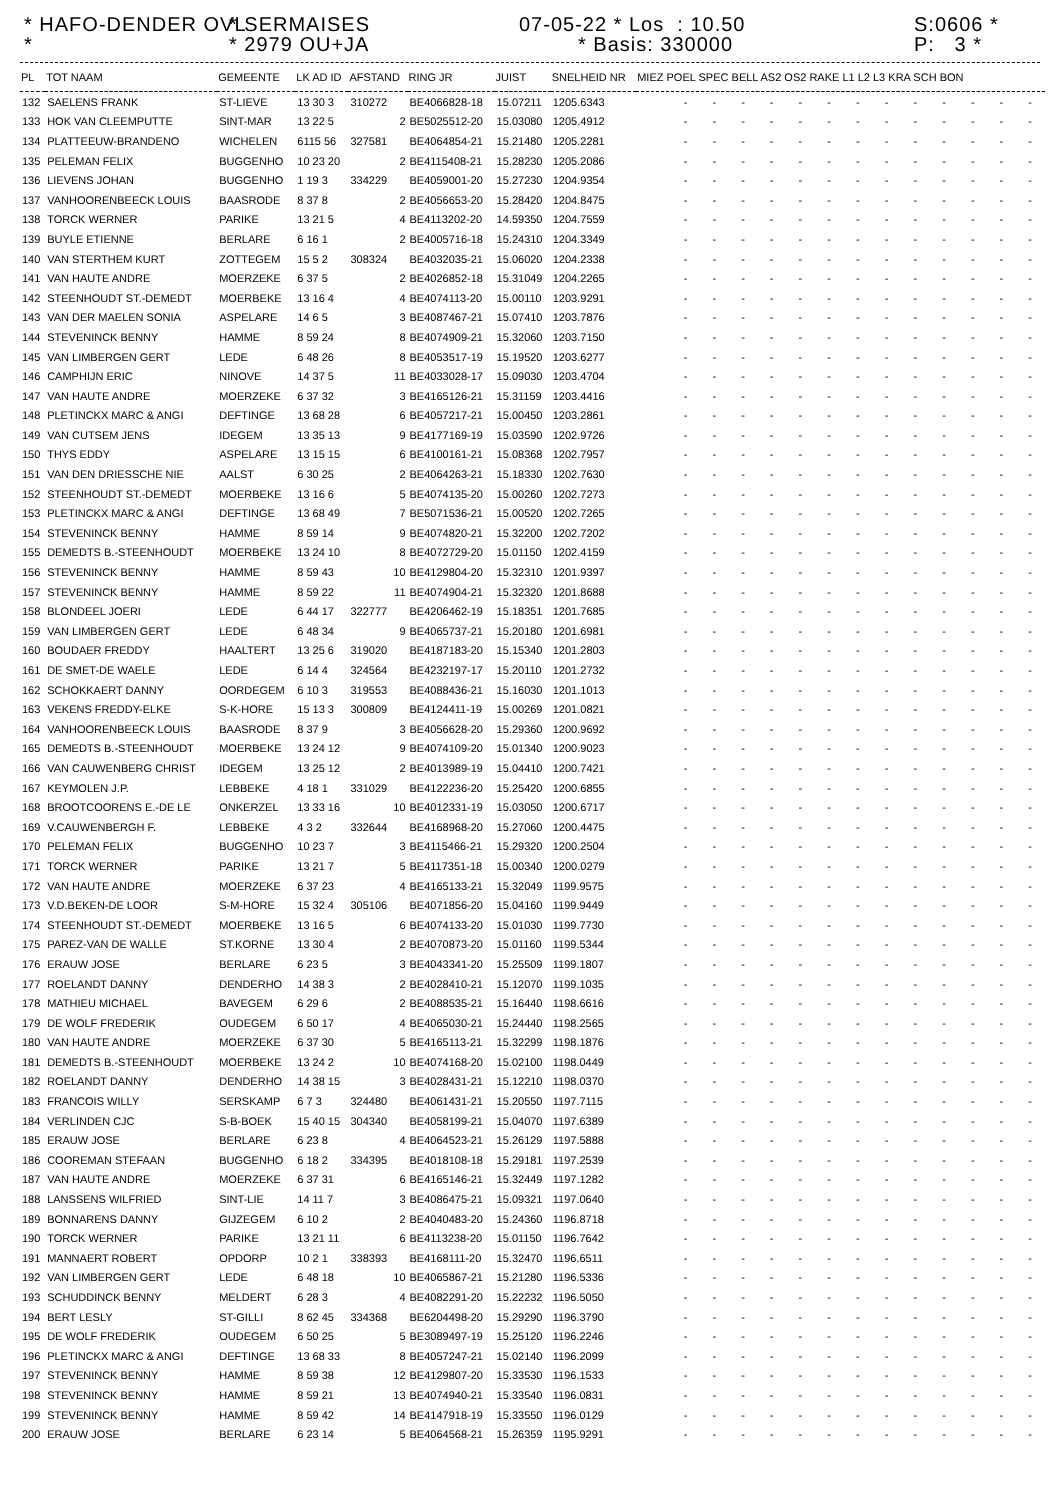* HAFO-DENDER OVL *
* SERMAISES * 2979 OU+JA
07-05-22 * Los : 10.50 * Basis: 330000
S:0606 * P: 3 *
| PL | TOT NAAM | GEMEENTE | LK AD ID | AFSTAND | RING JR | JUIST | SNELHEID NR | MIEZ POEL SPEC BELL AS2 OS2 RAKE L1 L2 L3 KRA SCH BON |
| --- | --- | --- | --- | --- | --- | --- | --- | --- |
| 132 | SAELENS FRANK | ST-LIEVE | 13 30 3 | 310272 | BE4066828-18 | 15.07211 | 1205.6343 | - - - - - - - - - - - - - |
| 133 | HOK VAN CLEEMPUTTE | SINT-MAR | 13 22 5 | 2 | BE5025512-20 | 15.03080 | 1205.4912 | - - - - - - - - - - - - - |
| 134 | PLATTEEUW-BRANDENO | WICHELEN | 6115 56 | 327581 | BE4064854-21 | 15.21480 | 1205.2281 | - - - - - - - - - - - - - |
| 135 | PELEMAN FELIX | BUGGENHO | 10 23 20 | 2 | BE4115408-21 | 15.28230 | 1205.2086 | - - - - - - - - - - - - - |
| 136 | LIEVENS JOHAN | BUGGENHO | 1 19 3 | 334229 | BE4059001-20 | 15.27230 | 1204.9354 | - - - - - - - - - - - - - |
| 137 | VANHOORENBEECK LOUIS | BAASRODE | 8 37 8 | 2 | BE4056653-20 | 15.28420 | 1204.8475 | - - - - - - - - - - - - - |
| 138 | TORCK WERNER | PARIKE | 13 21 5 | 4 | BE4113202-20 | 14.59350 | 1204.7559 | - - - - - - - - - - - - - |
| 139 | BUYLE ETIENNE | BERLARE | 6 16 1 | 2 | BE4005716-18 | 15.24310 | 1204.3349 | - - - - - - - - - - - - - |
| 140 | VAN STERTHEM KURT | ZOTTEGEM | 15 5 2 | 308324 | BE4032035-21 | 15.06020 | 1204.2338 | - - - - - - - - - - - - - |
| 141 | VAN HAUTE ANDRE | MOERZEKE | 6 37 5 | 2 | BE4026852-18 | 15.31049 | 1204.2265 | - - - - - - - - - - - - - |
| 142 | STEENHOUDT ST.-DEMEDT | MOERBEKE | 13 16 4 | 4 | BE4074113-20 | 15.00110 | 1203.9291 | - - - - - - - - - - - - - |
| 143 | VAN DER MAELEN SONIA | ASPELARE | 14 6 5 | 3 | BE4087467-21 | 15.07410 | 1203.7876 | - - - - - - - - - - - - - |
| 144 | STEVENINCK BENNY | HAMME | 8 59 24 | 8 | BE4074909-21 | 15.32060 | 1203.7150 | - - - - - - - - - - - - - |
| 145 | VAN LIMBERGEN GERT | LEDE | 6 48 26 | 8 | BE4053517-19 | 15.19520 | 1203.6277 | - - - - - - - - - - - - - |
| 146 | CAMPHIJN ERIC | NINOVE | 14 37 5 | 11 | BE4033028-17 | 15.09030 | 1203.4704 | - - - - - - - - - - - - - |
| 147 | VAN HAUTE ANDRE | MOERZEKE | 6 37 32 | 3 | BE4165126-21 | 15.31159 | 1203.4416 | - - - - - - - - - - - - - |
| 148 | PLETINCKX MARC & ANGI | DEFTINGE | 13 68 28 | 6 | BE4057217-21 | 15.00450 | 1203.2861 | - - - - - - - - - - - - - |
| 149 | VAN CUTSEM JENS | IDEGEM | 13 35 13 | 9 | BE4177169-19 | 15.03590 | 1202.9726 | - - - - - - - - - - - - - |
| 150 | THYS EDDY | ASPELARE | 13 15 15 | 6 | BE4100161-21 | 15.08368 | 1202.7957 | - - - - - - - - - - - - - |
| 151 | VAN DEN DRIESSCHE NIE | AALST | 6 30 25 | 2 | BE4064263-21 | 15.18330 | 1202.7630 | - - - - - - - - - - - - - |
| 152 | STEENHOUDT ST.-DEMEDT | MOERBEKE | 13 16 6 | 5 | BE4074135-20 | 15.00260 | 1202.7273 | - - - - - - - - - - - - - |
| 153 | PLETINCKX MARC & ANGI | DEFTINGE | 13 68 49 | 7 | BE5071536-21 | 15.00520 | 1202.7265 | - - - - - - - - - - - - - |
| 154 | STEVENINCK BENNY | HAMME | 8 59 14 | 9 | BE4074820-21 | 15.32200 | 1202.7202 | - - - - - - - - - - - - - |
| 155 | DEMEDTS B.-STEENHOUDT | MOERBEKE | 13 24 10 | 8 | BE4072729-20 | 15.01150 | 1202.4159 | - - - - - - - - - - - - - |
| 156 | STEVENINCK BENNY | HAMME | 8 59 43 | 10 | BE4129804-20 | 15.32310 | 1201.9397 | - - - - - - - - - - - - - |
| 157 | STEVENINCK BENNY | HAMME | 8 59 22 | 11 | BE4074904-21 | 15.32320 | 1201.8688 | - - - - - - - - - - - - - |
| 158 | BLONDEEL JOERI | LEDE | 6 44 17 | 322777 | BE4206462-19 | 15.18351 | 1201.7685 | - - - - - - - - - - - - - |
| 159 | VAN LIMBERGEN GERT | LEDE | 6 48 34 | 9 | BE4065737-21 | 15.20180 | 1201.6981 | - - - - - - - - - - - - - |
| 160 | BOUDAER FREDDY | HAALTERT | 13 25 6 | 319020 | BE4187183-20 | 15.15340 | 1201.2803 | - - - - - - - - - - - - - |
| 161 | DE SMET-DE WAELE | LEDE | 6 14 4 | 324564 | BE4232197-17 | 15.20110 | 1201.2732 | - - - - - - - - - - - - - |
| 162 | SCHOKKAERT DANNY | OORDEGEM | 6 10 3 | 319553 | BE4088436-21 | 15.16030 | 1201.1013 | - - - - - - - - - - - - - |
| 163 | VEKENS FREDDY-ELKE | S-K-HORE | 15 13 3 | 300809 | BE4124411-19 | 15.00269 | 1201.0821 | - - - - - - - - - - - - - |
| 164 | VANHOORENBEECK LOUIS | BAASRODE | 8 37 9 | 3 | BE4056628-20 | 15.29360 | 1200.9692 | - - - - - - - - - - - - - |
| 165 | DEMEDTS B.-STEENHOUDT | MOERBEKE | 13 24 12 | 9 | BE4074109-20 | 15.01340 | 1200.9023 | - - - - - - - - - - - - - |
| 166 | VAN CAUWENBERG CHRIST | IDEGEM | 13 25 12 | 2 | BE4013989-19 | 15.04410 | 1200.7421 | - - - - - - - - - - - - - |
| 167 | KEYMOLEN J.P. | LEBBEKE | 4 18 1 | 331029 | BE4122236-20 | 15.25420 | 1200.6855 | - - - - - - - - - - - - - |
| 168 | BROOTCOORENS E.-DE LE | ONKERZEL | 13 33 16 | 10 | BE4012331-19 | 15.03050 | 1200.6717 | - - - - - - - - - - - - - |
| 169 | V.CAUWENBERGH F. | LEBBEKE | 4 3 2 | 332644 | BE4168968-20 | 15.27060 | 1200.4475 | - - - - - - - - - - - - - |
| 170 | PELEMAN FELIX | BUGGENHO | 10 23 7 | 3 | BE4115466-21 | 15.29320 | 1200.2504 | - - - - - - - - - - - - - |
| 171 | TORCK WERNER | PARIKE | 13 21 7 | 5 | BE4117351-18 | 15.00340 | 1200.0279 | - - - - - - - - - - - - - |
| 172 | VAN HAUTE ANDRE | MOERZEKE | 6 37 23 | 4 | BE4165133-21 | 15.32049 | 1199.9575 | - - - - - - - - - - - - - |
| 173 | V.D.BEKEN-DE LOOR | S-M-HORE | 15 32 4 | 305106 | BE4071856-20 | 15.04160 | 1199.9449 | - - - - - - - - - - - - - |
| 174 | STEENHOUDT ST.-DEMEDT | MOERBEKE | 13 16 5 | 6 | BE4074133-20 | 15.01030 | 1199.7730 | - - - - - - - - - - - - - |
| 175 | PAREZ-VAN DE WALLE | ST.KORNE | 13 30 4 | 2 | BE4070873-20 | 15.01160 | 1199.5344 | - - - - - - - - - - - - - |
| 176 | ERAUW JOSE | BERLARE | 6 23 5 | 3 | BE4043341-20 | 15.25509 | 1199.1807 | - - - - - - - - - - - - - |
| 177 | ROELANDT DANNY | DENDERHO | 14 38 3 | 2 | BE4028410-21 | 15.12070 | 1199.1035 | - - - - - - - - - - - - - |
| 178 | MATHIEU MICHAEL | BAVEGEM | 6 29 6 | 2 | BE4088535-21 | 15.16440 | 1198.6616 | - - - - - - - - - - - - - |
| 179 | DE WOLF FREDERIK | OUDEGEM | 6 50 17 | 4 | BE4065030-21 | 15.24440 | 1198.2565 | - - - - - - - - - - - - - |
| 180 | VAN HAUTE ANDRE | MOERZEKE | 6 37 30 | 5 | BE4165113-21 | 15.32299 | 1198.1876 | - - - - - - - - - - - - - |
| 181 | DEMEDTS B.-STEENHOUDT | MOERBEKE | 13 24 2 | 10 | BE4074168-20 | 15.02100 | 1198.0449 | - - - - - - - - - - - - - |
| 182 | ROELANDT DANNY | DENDERHO | 14 38 15 | 3 | BE4028431-21 | 15.12210 | 1198.0370 | - - - - - - - - - - - - - |
| 183 | FRANCOIS WILLY | SERSKAMP | 6 7 3 | 324480 | BE4061431-21 | 15.20550 | 1197.7115 | - - - - - - - - - - - - - |
| 184 | VERLINDEN CJC | S-B-BOEK | 15 40 15 | 304340 | BE4058199-21 | 15.04070 | 1197.6389 | - - - - - - - - - - - - - |
| 185 | ERAUW JOSE | BERLARE | 6 23 8 | 4 | BE4064523-21 | 15.26129 | 1197.5888 | - - - - - - - - - - - - - |
| 186 | COOREMAN STEFAAN | BUGGENHO | 6 18 2 | 334395 | BE4018108-18 | 15.29181 | 1197.2539 | - - - - - - - - - - - - - |
| 187 | VAN HAUTE ANDRE | MOERZEKE | 6 37 31 | 6 | BE4165146-21 | 15.32449 | 1197.1282 | - - - - - - - - - - - - - |
| 188 | LANSSENS WILFRIED | SINT-LIE | 14 11 7 | 3 | BE4086475-21 | 15.09321 | 1197.0640 | - - - - - - - - - - - - - |
| 189 | BONNARENS DANNY | GIJZEGEM | 6 10 2 | 2 | BE4040483-20 | 15.24360 | 1196.8718 | - - - - - - - - - - - - - |
| 190 | TORCK WERNER | PARIKE | 13 21 11 | 6 | BE4113238-20 | 15.01150 | 1196.7642 | - - - - - - - - - - - - - |
| 191 | MANNAERT ROBERT | OPDORP | 10 2 1 | 338393 | BE4168111-20 | 15.32470 | 1196.6511 | - - - - - - - - - - - - - |
| 192 | VAN LIMBERGEN GERT | LEDE | 6 48 18 | 10 | BE4065867-21 | 15.21280 | 1196.5336 | - - - - - - - - - - - - - |
| 193 | SCHUDDINCK BENNY | MELDERT | 6 28 3 | 4 | BE4082291-20 | 15.22232 | 1196.5050 | - - - - - - - - - - - - - |
| 194 | BERT LESLY | ST-GILLI | 8 62 45 | 334368 | BE6204498-20 | 15.29290 | 1196.3790 | - - - - - - - - - - - - - |
| 195 | DE WOLF FREDERIK | OUDEGEM | 6 50 25 | 5 | BE3089497-19 | 15.25120 | 1196.2246 | - - - - - - - - - - - - - |
| 196 | PLETINCKX MARC & ANGI | DEFTINGE | 13 68 33 | 8 | BE4057247-21 | 15.02140 | 1196.2099 | - - - - - - - - - - - - - |
| 197 | STEVENINCK BENNY | HAMME | 8 59 38 | 12 | BE4129807-20 | 15.33530 | 1196.1533 | - - - - - - - - - - - - - |
| 198 | STEVENINCK BENNY | HAMME | 8 59 21 | 13 | BE4074940-21 | 15.33540 | 1196.0831 | - - - - - - - - - - - - - |
| 199 | STEVENINCK BENNY | HAMME | 8 59 42 | 14 | BE4147918-19 | 15.33550 | 1196.0129 | - - - - - - - - - - - - - |
| 200 | ERAUW JOSE | BERLARE | 6 23 14 | 5 | BE4064568-21 | 15.26359 | 1195.9291 | - - - - - - - - - - - - - |